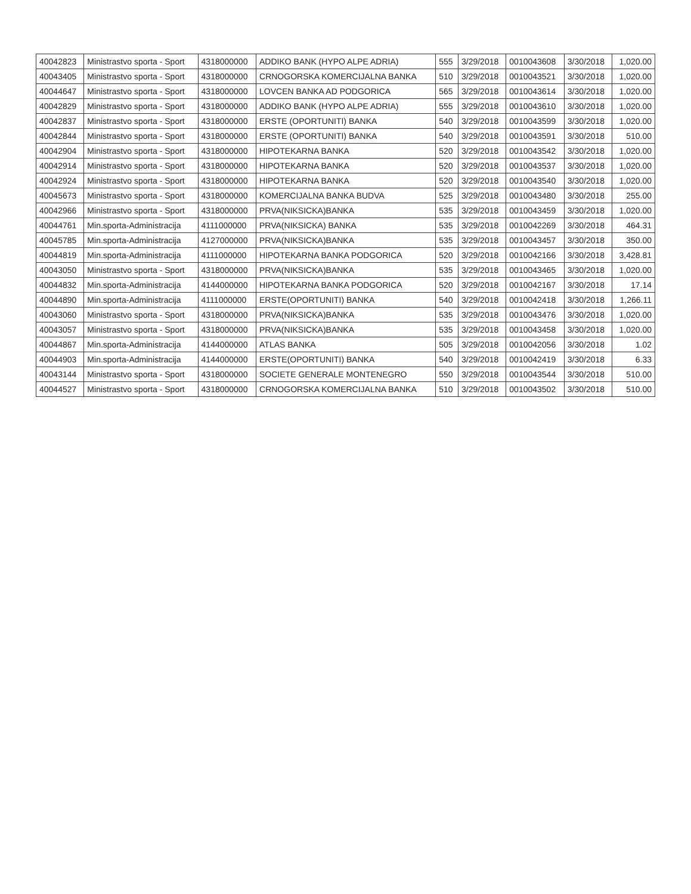| 40042823 | Ministrastvo sporta - Sport | 4318000000 | ADDIKO BANK (HYPO ALPE ADRIA) | 555 | 3/29/2018 | 0010043608 | 3/30/2018 | 1,020.00 |
| 40043405 | Ministrastvo sporta - Sport | 4318000000 | CRNOGORSKA KOMERCIJALNA BANKA | 510 | 3/29/2018 | 0010043521 | 3/30/2018 | 1,020.00 |
| 40044647 | Ministrastvo sporta - Sport | 4318000000 | LOVCEN BANKA AD PODGORICA | 565 | 3/29/2018 | 0010043614 | 3/30/2018 | 1,020.00 |
| 40042829 | Ministrastvo sporta - Sport | 4318000000 | ADDIKO BANK (HYPO ALPE ADRIA) | 555 | 3/29/2018 | 0010043610 | 3/30/2018 | 1,020.00 |
| 40042837 | Ministrastvo sporta - Sport | 4318000000 | ERSTE (OPORTUNITI) BANKA | 540 | 3/29/2018 | 0010043599 | 3/30/2018 | 1,020.00 |
| 40042844 | Ministrastvo sporta - Sport | 4318000000 | ERSTE (OPORTUNITI) BANKA | 540 | 3/29/2018 | 0010043591 | 3/30/2018 | 510.00 |
| 40042904 | Ministrastvo sporta - Sport | 4318000000 | HIPOTEKARNA BANKA | 520 | 3/29/2018 | 0010043542 | 3/30/2018 | 1,020.00 |
| 40042914 | Ministrastvo sporta - Sport | 4318000000 | HIPOTEKARNA BANKA | 520 | 3/29/2018 | 0010043537 | 3/30/2018 | 1,020.00 |
| 40042924 | Ministrastvo sporta - Sport | 4318000000 | HIPOTEKARNA BANKA | 520 | 3/29/2018 | 0010043540 | 3/30/2018 | 1,020.00 |
| 40045673 | Ministrastvo sporta - Sport | 4318000000 | KOMERCIJALNA BANKA BUDVA | 525 | 3/29/2018 | 0010043480 | 3/30/2018 | 255.00 |
| 40042966 | Ministrastvo sporta - Sport | 4318000000 | PRVA(NIKSICKA)BANKA | 535 | 3/29/2018 | 0010043459 | 3/30/2018 | 1,020.00 |
| 40044761 | Min.sporta-Administracija | 4111000000 | PRVA(NIKSICKA) BANKA | 535 | 3/29/2018 | 0010042269 | 3/30/2018 | 464.31 |
| 40045785 | Min.sporta-Administracija | 4127000000 | PRVA(NIKSICKA)BANKA | 535 | 3/29/2018 | 0010043457 | 3/30/2018 | 350.00 |
| 40044819 | Min.sporta-Administracija | 4111000000 | HIPOTEKARNA BANKA PODGORICA | 520 | 3/29/2018 | 0010042166 | 3/30/2018 | 3,428.81 |
| 40043050 | Ministrastvo sporta - Sport | 4318000000 | PRVA(NIKSICKA)BANKA | 535 | 3/29/2018 | 0010043465 | 3/30/2018 | 1,020.00 |
| 40044832 | Min.sporta-Administracija | 4144000000 | HIPOTEKARNA BANKA PODGORICA | 520 | 3/29/2018 | 0010042167 | 3/30/2018 | 17.14 |
| 40044890 | Min.sporta-Administracija | 4111000000 | ERSTE(OPORTUNITI) BANKA | 540 | 3/29/2018 | 0010042418 | 3/30/2018 | 1,266.11 |
| 40043060 | Ministrastvo sporta - Sport | 4318000000 | PRVA(NIKSICKA)BANKA | 535 | 3/29/2018 | 0010043476 | 3/30/2018 | 1,020.00 |
| 40043057 | Ministrastvo sporta - Sport | 4318000000 | PRVA(NIKSICKA)BANKA | 535 | 3/29/2018 | 0010043458 | 3/30/2018 | 1,020.00 |
| 40044867 | Min.sporta-Administracija | 4144000000 | ATLAS BANKA | 505 | 3/29/2018 | 0010042056 | 3/30/2018 | 1.02 |
| 40044903 | Min.sporta-Administracija | 4144000000 | ERSTE(OPORTUNITI) BANKA | 540 | 3/29/2018 | 0010042419 | 3/30/2018 | 6.33 |
| 40043144 | Ministrastvo sporta - Sport | 4318000000 | SOCIETE GENERALE MONTENEGRO | 550 | 3/29/2018 | 0010043544 | 3/30/2018 | 510.00 |
| 40044527 | Ministrastvo sporta - Sport | 4318000000 | CRNOGORSKA KOMERCIJALNA BANKA | 510 | 3/29/2018 | 0010043502 | 3/30/2018 | 510.00 |